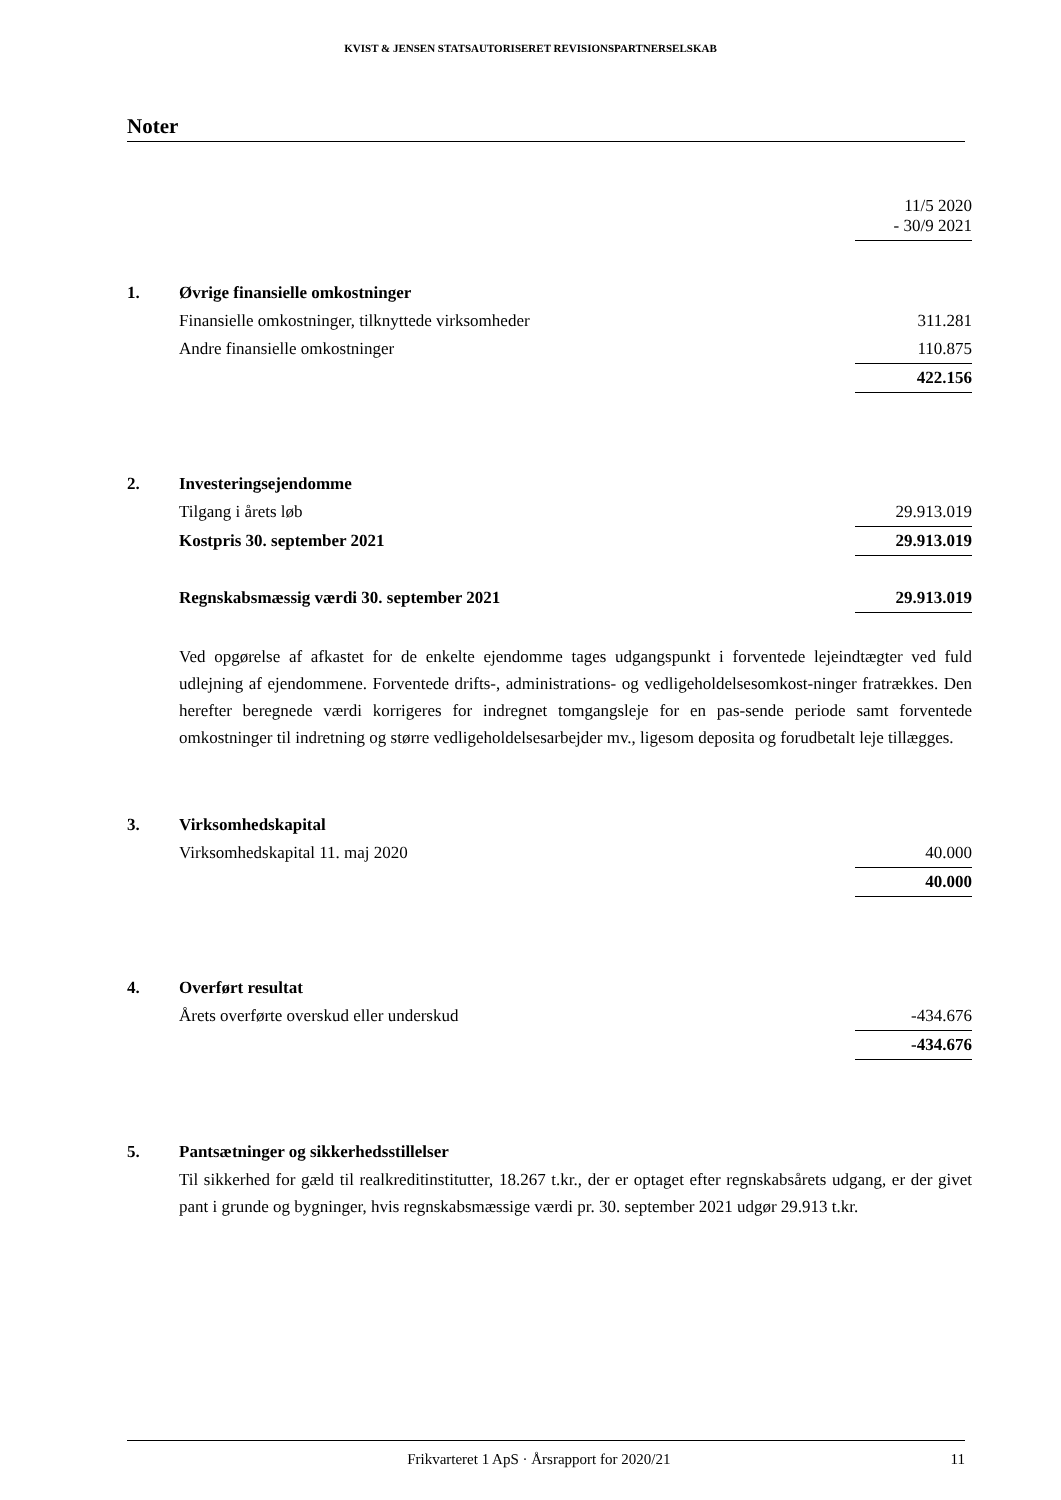KVIST & JENSEN STATSAUTORISERET REVISIONSPARTNERSELSKAB
Noter
| | | 11/5 2020 - 30/9 2021 |
| 1. | Øvrige finansielle omkostninger | |
| | Finansielle omkostninger, tilknyttede virksomheder | 311.281 |
| | Andre finansielle omkostninger | 110.875 |
| | | 422.156 |
| 2. | Investeringsejendomme | |
| | Tilgang i årets løb | 29.913.019 |
| | Kostpris 30. september 2021 | 29.913.019 |
| | Regnskabsmæssig værdi 30. september 2021 | 29.913.019 |
Ved opgørelse af afkastet for de enkelte ejendomme tages udgangspunkt i forventede lejeindtægter ved fuld udlejning af ejendommene. Forventede drifts-, administrations- og vedligeholdelsesomkost-ninger fratrækkes. Den herefter beregnede værdi korrigeres for indregnet tomgangsleje for en pas-sende periode samt forventede omkostninger til indretning og større vedligeholdelsesarbejder mv., ligesom deposita og forudbetalt leje tillægges.
| 3. | Virksomhedskapital | |
| | Virksomhedskapital 11. maj 2020 | 40.000 |
| | | 40.000 |
| 4. | Overført resultat | |
| | Årets overførte overskud eller underskud | -434.676 |
| | | -434.676 |
| 5. | Pantsætninger og sikkerhedsstillelser | |
Til sikkerhed for gæld til realkreditinstitutter, 18.267 t.kr., der er optaget efter regnskabsårets udgang, er der givet pant i grunde og bygninger, hvis regnskabsmæssige værdi pr. 30. september 2021 udgør 29.913 t.kr.
Frikvarteret 1 ApS · Årsrapport for 2020/21 11